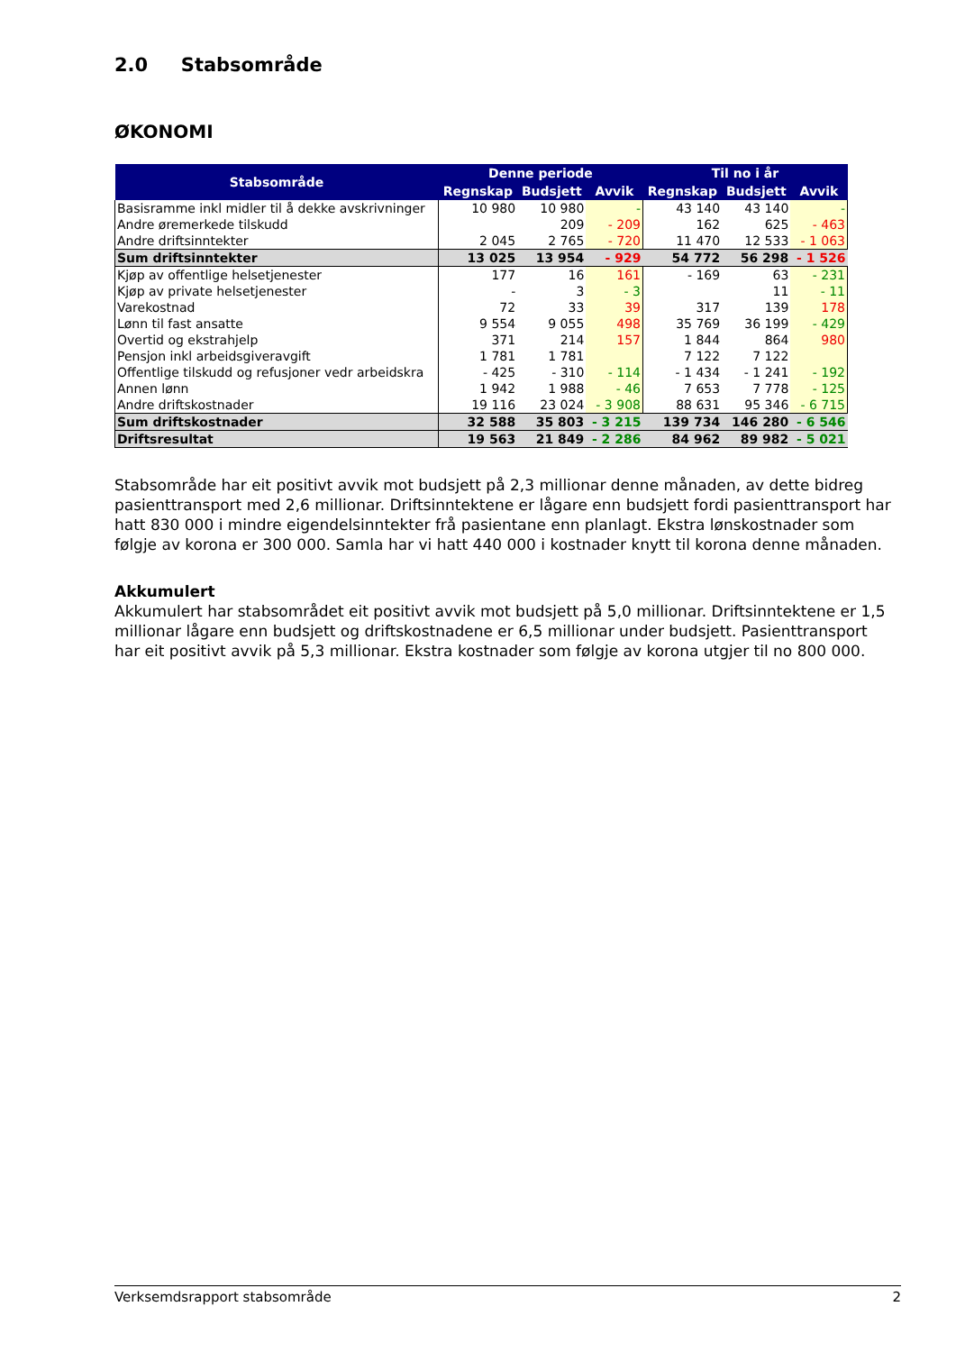2.0 Stabsområde
ØKONOMI
| Stabsområde | Denne periode | | | Til no i år | | |
| --- | --- | --- | --- | --- | --- | --- |
| | Regnskap | Budsjett | Avvik | Regnskap | Budsjett | Avvik |
| Basisramme inkl midler til å dekke avskrivninger | 10 980 | 10 980 | - | 43 140 | 43 140 | - |
| Andre øremerkede tilskudd | | 209 | - 209 | 162 | 625 | - 463 |
| Andre driftsinntekter | 2 045 | 2 765 | - 720 | 11 470 | 12 533 | - 1 063 |
| Sum driftsinntekter | 13 025 | 13 954 | - 929 | 54 772 | 56 298 | - 1 526 |
| Kjøp av offentlige helsetjenester | 177 | 16 | 161 | - 169 | 63 | - 231 |
| Kjøp av private helsetjenester | - | 3 | - 3 | | 11 | - 11 |
| Varekostnad | 72 | 33 | 39 | 317 | 139 | 178 |
| Lønn til fast ansatte | 9 554 | 9 055 | 498 | 35 769 | 36 199 | - 429 |
| Overtid og ekstrahjelp | 371 | 214 | 157 | 1 844 | 864 | 980 |
| Pensjon inkl arbeidsgiveravgift | 1 781 | 1 781 | | 7 122 | 7 122 | |
| Offentlige tilskudd og refusjoner vedr arbeidskra | - 425 | - 310 | - 114 | - 1 434 | - 1 241 | - 192 |
| Annen lønn | 1 942 | 1 988 | - 46 | 7 653 | 7 778 | - 125 |
| Andre driftskostnader | 19 116 | 23 024 | - 3 908 | 88 631 | 95 346 | - 6 715 |
| Sum driftskostnader | 32 588 | 35 803 | - 3 215 | 139 734 | 146 280 | - 6 546 |
| Driftsresultat | 19 563 | 21 849 | - 2 286 | 84 962 | 89 982 | - 5 021 |
Stabsområde har eit positivt avvik mot budsjett på 2,3 millionar denne månaden, av dette bidreg pasienttransport med 2,6 millionar. Driftsinntektene er lågare enn budsjett fordi pasienttransport har hatt 830 000 i mindre eigendelsinntekter frå pasientane enn planlagt. Ekstra lønskostnader som følgje av korona er 300 000. Samla har vi hatt 440 000 i kostnader knytt til korona denne månaden.
Akkumulert
Akkumulert har stabsområdet eit positivt avvik mot budsjett på 5,0 millionar. Driftsinntektene er 1,5 millionar lågare enn budsjett og driftskostnadene er 6,5 millionar under budsjett. Pasienttransport har eit positivt avvik på 5,3 millionar. Ekstra kostnader som følgje av korona utgjer til no 800 000.
Verksemdsrapport stabsområde 2